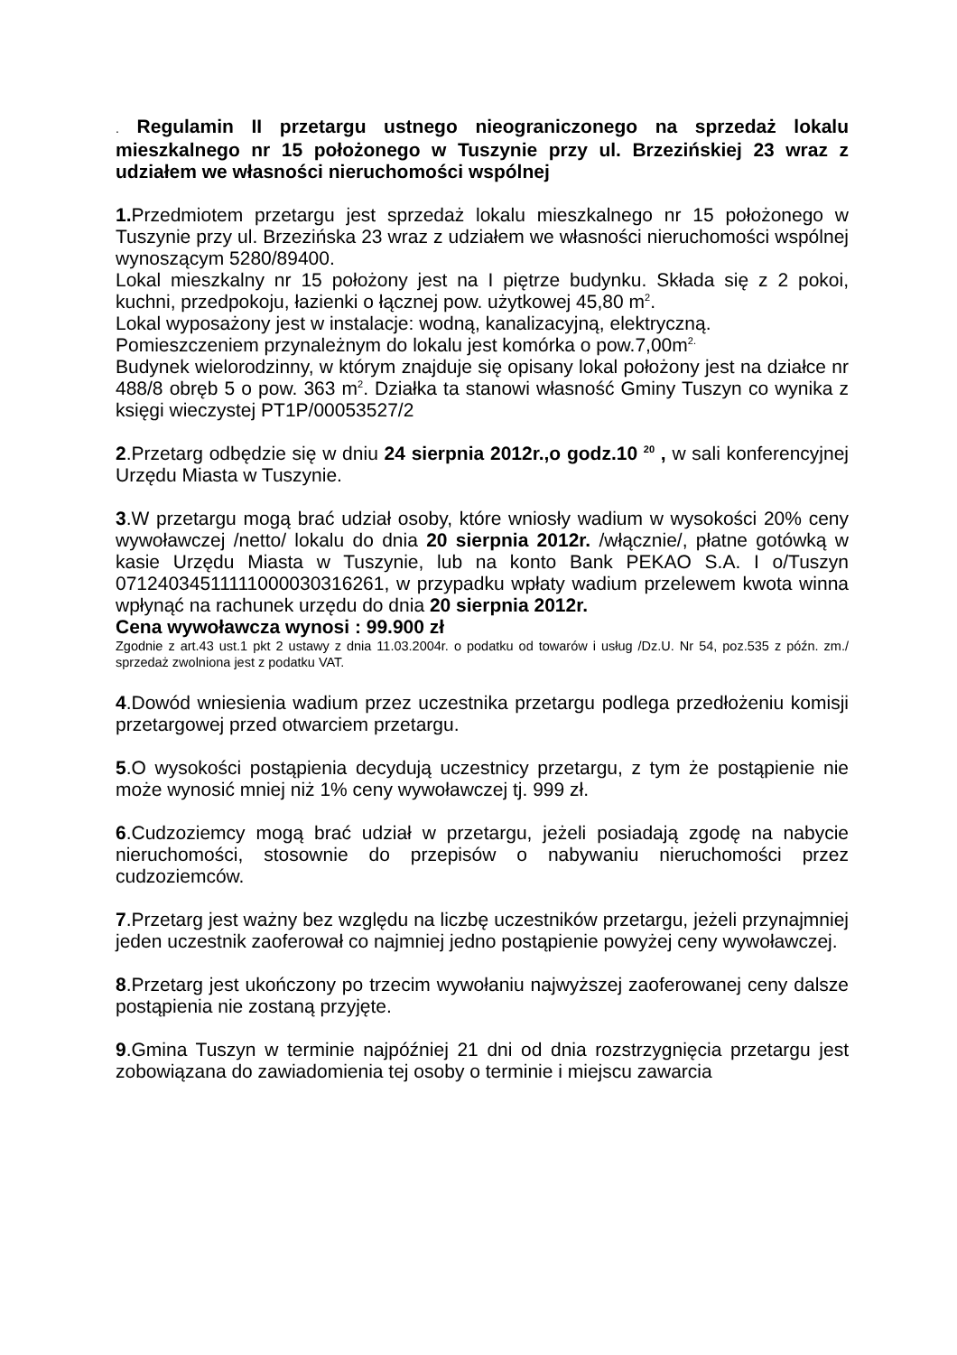. Regulamin II przetargu ustnego nieograniczonego na sprzedaż lokalu mieszkalnego nr 15 położonego w Tuszynie przy ul. Brzezińskiej 23 wraz z udziałem we własności nieruchomości wspólnej
1. Przedmiotem przetargu jest sprzedaż lokalu mieszkalnego nr 15 położonego w Tuszynie przy ul. Brzezińska 23 wraz z udziałem we własności nieruchomości wspólnej wynoszącym 5280/89400.
Lokal mieszkalny nr 15 położony jest na I piętrze budynku. Składa się z 2 pokoi, kuchni, przedpokoju, łazienki o łącznej pow. użytkowej 45,80 m<sup>2</sup>.
Lokal wyposażony jest w instalacje: wodną, kanalizacyjną, elektryczną.
Pomieszczeniem przynależnym do lokalu jest komórka o pow.7,00m<sup>2.</sup>
Budynek wielorodzinny, w którym znajduje się opisany lokal położony jest na działce nr 488/8 obręb 5 o pow. 363 m<sup>2</sup>. Działka ta stanowi własność Gminy Tuszyn co wynika z księgi wieczystej PT1P/00053527/2
2.Przetarg odbędzie się w dniu 24 sierpnia 2012r.,o godz.10 <sup>20</sup> , w sali konferencyjnej Urzędu Miasta w Tuszynie.
3.W przetargu mogą brać udział osoby, które wniosły wadium w wysokości 20% ceny wywoławczej /netto/ lokalu do dnia 20 sierpnia 2012r. /włącznie/, płatne gotówką w kasie Urzędu Miasta w Tuszynie, lub na konto Bank PEKAO S.A. I o/Tuszyn 07124034511111000030316261, w przypadku wpłaty wadium przelewem kwota winna wpłynąć na rachunek urzędu do dnia 20 sierpnia 2012r.
Cena wywoławcza wynosi : 99.900 zł
Zgodnie z art.43 ust.1 pkt 2 ustawy z dnia 11.03.2004r. o podatku od towarów i usług /Dz.U. Nr 54, poz.535 z późn. zm./ sprzedaż zwolniona jest z podatku VAT.
4.Dowód wniesienia wadium przez uczestnika przetargu podlega przedłożeniu komisji przetargowej przed otwarciem przetargu.
5.O wysokości postąpienia decydują uczestnicy przetargu, z tym że postąpienie nie może wynosić mniej niż 1% ceny wywoławczej tj. 999 zł.
6.Cudzoziemcy mogą brać udział w przetargu, jeżeli posiadają zgodę na nabycie nieruchomości, stosownie do przepisów o nabywaniu nieruchomości przez cudzoziemców.
7.Przetarg jest ważny bez względu na liczbę uczestników przetargu, jeżeli przynajmniej jeden uczestnik zaoferował co najmniej jedno postąpienie powyżej ceny wywoławczej.
8.Przetarg jest ukończony po trzecim wywołaniu najwyższej zaoferowanej ceny dalsze postąpienia nie zostaną przyjęte.
9.Gmina Tuszyn w terminie najpóźniej 21 dni od dnia rozstrzygnięcia przetargu jest zobowiązana do zawiadomienia tej osoby o terminie i miejscu zawarcia